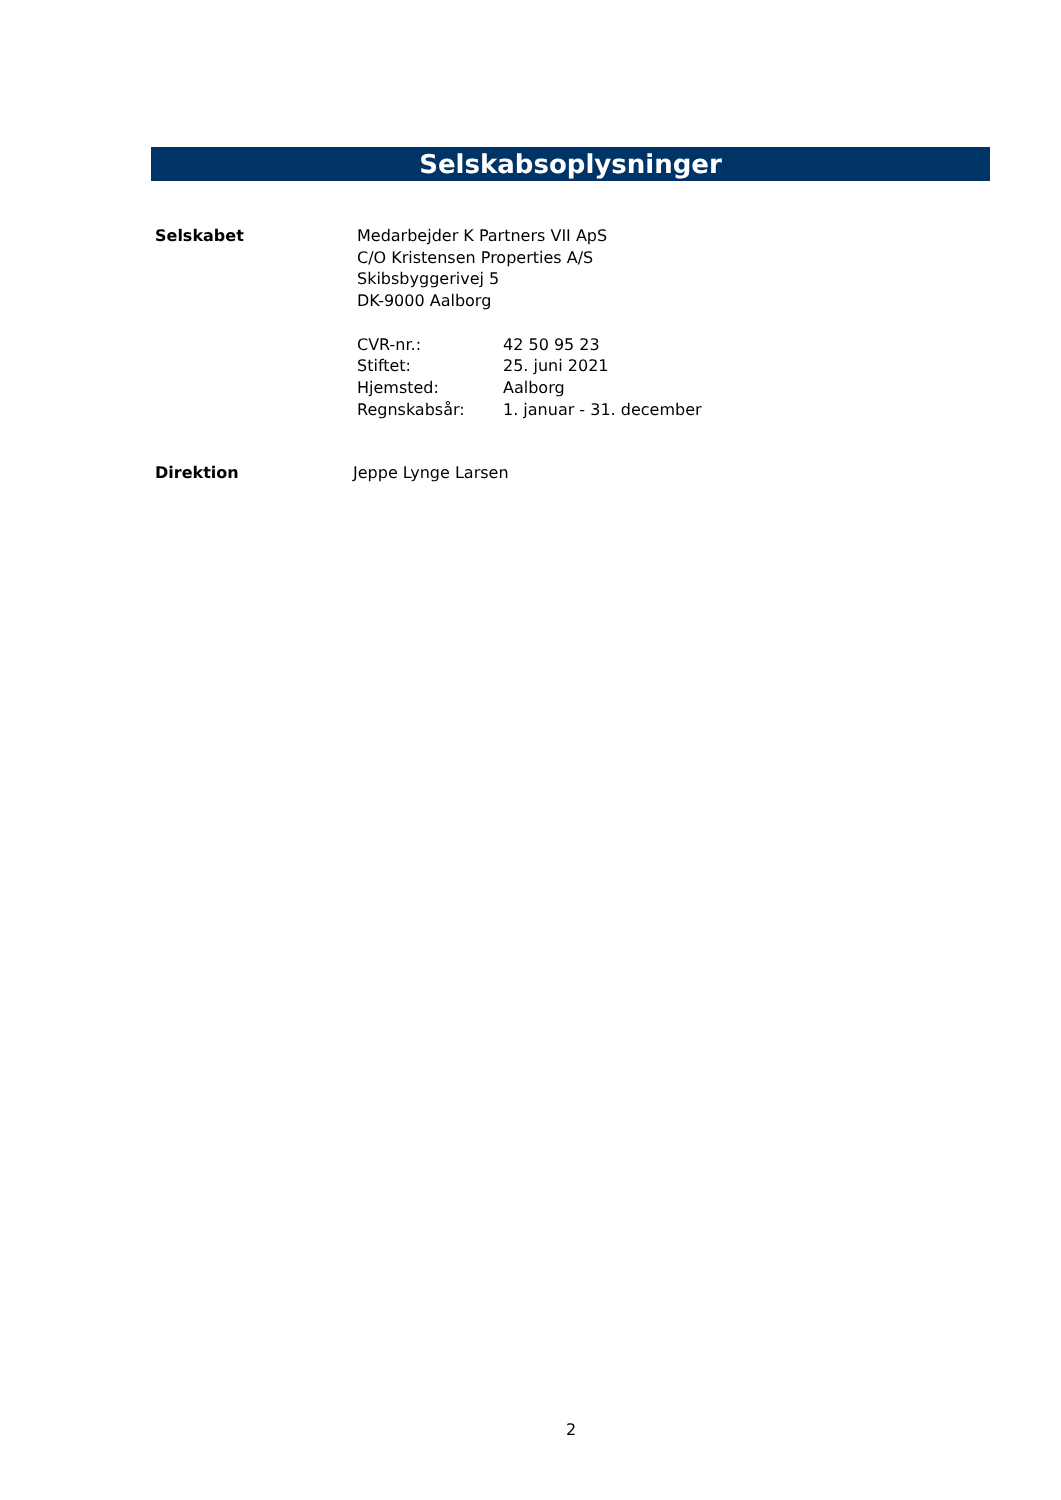Selskabsoplysninger
Selskabet Medarbejder K Partners VII ApS
C/O Kristensen Properties A/S
Skibsbyggerivej 5
DK-9000 Aalborg
CVR-nr.: 42 50 95 23
Stiftet: 25. juni 2021
Hjemsted: Aalborg
Regnskabsår: 1. januar - 31. december
Direktion Jeppe Lynge Larsen
2